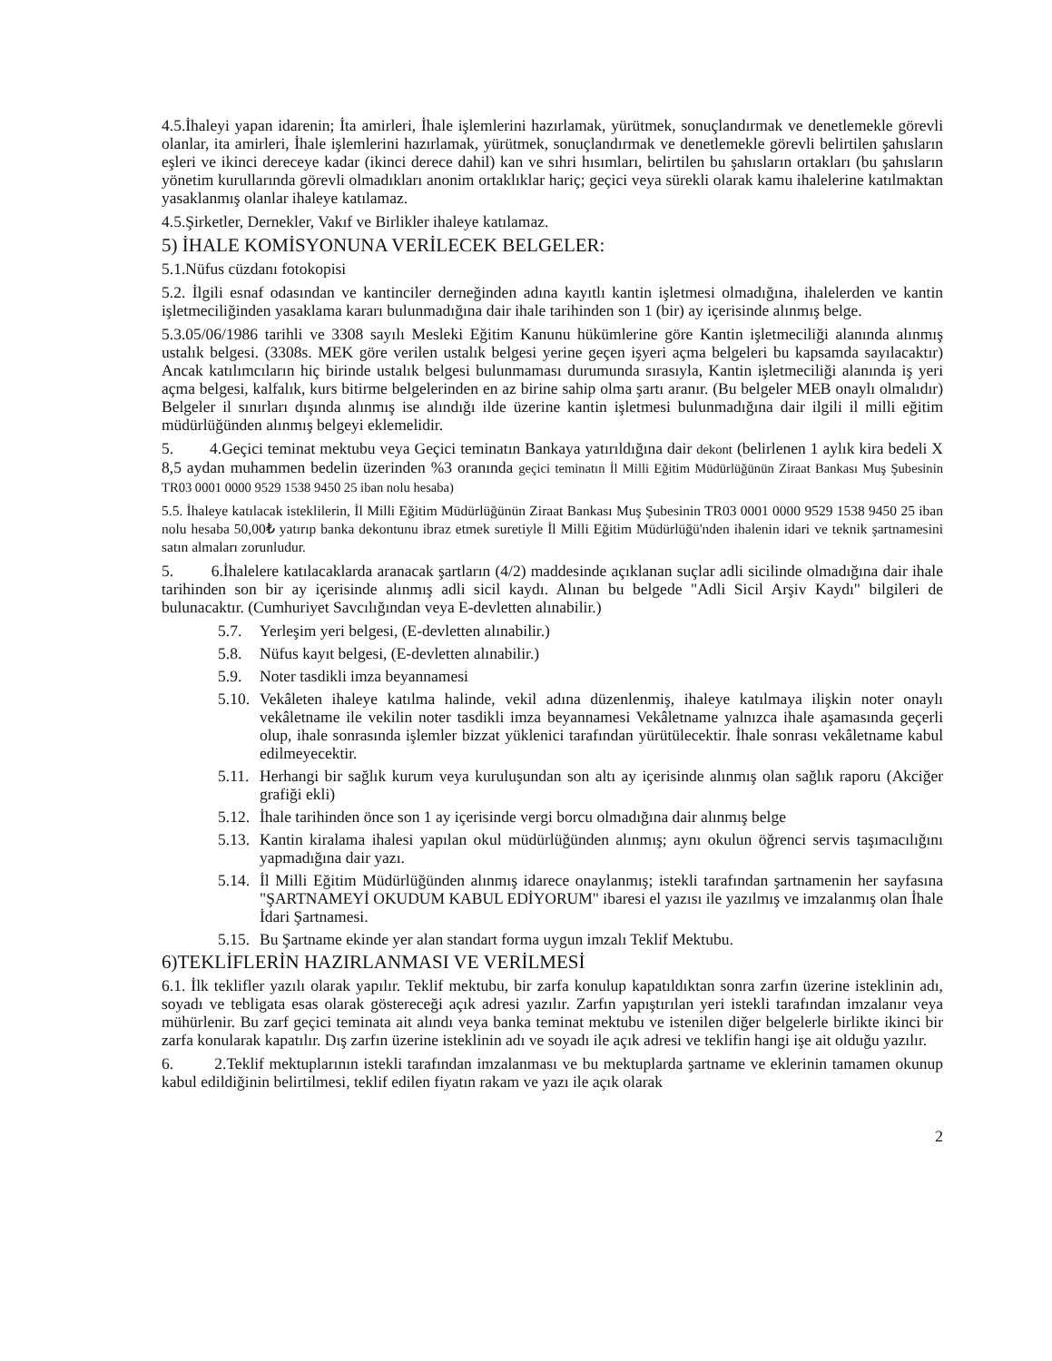4.5.İhaleyi yapan idarenin; İta amirleri, İhale işlemlerini hazırlamak, yürütmek, sonuçlandırmak ve denetlemekle görevli olanlar, ita amirleri, İhale işlemlerini hazırlamak, yürütmek, sonuçlandırmak ve denetlemekle görevli belirtilen şahısların eşleri ve ikinci dereceye kadar (ikinci derece dahil) kan ve sıhri hısımları, belirtilen bu şahısların ortakları (bu şahısların yönetim kurullarında görevli olmadıkları anonim ortaklıklar hariç; geçici veya sürekli olarak kamu ihalelerine katılmaktan yasaklanmış olanlar ihaleye katılamaz.
4.5.Şirketler, Dernekler, Vakıf ve Birlikler ihaleye katılamaz.
5) İHALE KOMİSYONUNA VERİLECEK BELGELER:
5.1.Nüfus cüzdanı fotokopisi
5.2. İlgili esnaf odasından ve kantinciler derneğinden adına kayıtlı kantin işletmesi olmadığına, ihalelerden ve kantin işletmeciliğinden yasaklama kararı bulunmadığına dair ihale tarihinden son 1 (bir) ay içerisinde alınmış belge.
5.3.05/06/1986 tarihli ve 3308 sayılı Mesleki Eğitim Kanunu hükümlerine göre Kantin işletmeciliği alanında alınmış ustalık belgesi. (3308s. MEK göre verilen ustalık belgesi yerine geçen işyeri açma belgeleri bu kapsamda sayılacaktır) Ancak katılımcıların hiç birinde ustalık belgesi bulunmaması durumunda sırasıyla, Kantin işletmeciliği alanında iş yeri açma belgesi, kalfalık, kurs bitirme belgelerinden en az birine sahip olma şartı aranır. (Bu belgeler MEB onaylı olmalıdır) Belgeler il sınırları dışında alınmış ise alındığı ilde üzerine kantin işletmesi bulunmadığına dair ilgili il milli eğitim müdürlüğünden alınmış belgeyi eklemelidir.
5. 4.Geçici teminat mektubu veya Geçici teminatın Bankaya yatırıldığına dair dekont (belirlenen 1 aylık kira bedeli X 8,5 aydan muhammen bedelin üzerinden %3 oranında geçici teminatın İl Milli Eğitim Müdürlüğünün Ziraat Bankası Muş Şubesinin TR03 0001 0000 9529 1538 9450 25 iban nolu hesaba)
5.5. İhaleye katılacak isteklilerin, İl Milli Eğitim Müdürlüğünün Ziraat Bankası Muş Şubesinin TR03 0001 0000 9529 1538 9450 25 iban nolu hesaba 50,00₺ yatırıp banka dekontunu ibraz etmek suretiyle İl Milli Eğitim Müdürlüğü'nden ihalenin idari ve teknik şartnamesini satın almaları zorunludur.
5. 6.İhalelere katılacaklarda aranacak şartların (4/2) maddesinde açıklanan suçlar adli sicilinde olmadığına dair ihale tarihinden son bir ay içerisinde alınmış adli sicil kaydı. Alınan bu belgede "Adli Sicil Arşiv Kaydı" bilgileri de bulunacaktır. (Cumhuriyet Savcılığından veya E-devletten alınabilir.)
5.7. Yerleşim yeri belgesi, (E-devletten alınabilir.)
5.8. Nüfus kayıt belgesi, (E-devletten alınabilir.)
5.9. Noter tasdikli imza beyannamesi
5.10. Vekâleten ihaleye katılma halinde, vekil adına düzenlenmiş, ihaleye katılmaya ilişkin noter onaylı vekâletname ile vekilin noter tasdikli imza beyannamesi Vekâletname yalnızca ihale aşamasında geçerli olup, ihale sonrasında işlemler bizzat yüklenici tarafından yürütülecektir. İhale sonrası vekâletname kabul edilmeyecektir.
5.11. Herhangi bir sağlık kurum veya kuruluşundan son altı ay içerisinde alınmış olan sağlık raporu (Akciğer grafiği ekli)
5.12. İhale tarihinden önce son 1 ay içerisinde vergi borcu olmadığına dair alınmış belge
5.13. Kantin kiralama ihalesi yapılan okul müdürlüğünden alınmış; aynı okulun öğrenci servis taşımacılığını yapmadığına dair yazı.
5.14. İl Milli Eğitim Müdürlüğünden alınmış idarece onaylanmış; istekli tarafından şartnamenin her sayfasına "ŞARTNAMEYİ OKUDUM KABUL EDİYORUM" ibaresi el yazısı ile yazılmış ve imzalanmış olan İhale İdari Şartnamesi.
5.15. Bu Şartname ekinde yer alan standart forma uygun imzalı Teklif Mektubu.
6)TEKLİFLERİN HAZIRLANMASI VE VERİLMESİ
6.1. İlk teklifler yazılı olarak yapılır. Teklif mektubu, bir zarfa konulup kapatıldıktan sonra zarfın üzerine isteklinin adı, soyadı ve tebligata esas olarak göstereceği açık adresi yazılır. Zarfın yapıştırılan yeri istekli tarafından imzalanır veya mühürlenir. Bu zarf geçici teminata ait alındı veya banka teminat mektubu ve istenilen diğer belgelerle birlikte ikinci bir zarfa konularak kapatılır. Dış zarfın üzerine isteklinin adı ve soyadı ile açık adresi ve teklifin hangi işe ait olduğu yazılır.
6. 2.Teklif mektuplarının istekli tarafından imzalanması ve bu mektuplarda şartname ve eklerinin tamamen okunup kabul edildiğinin belirtilmesi, teklif edilen fiyatın rakam ve yazı ile açık olarak
2